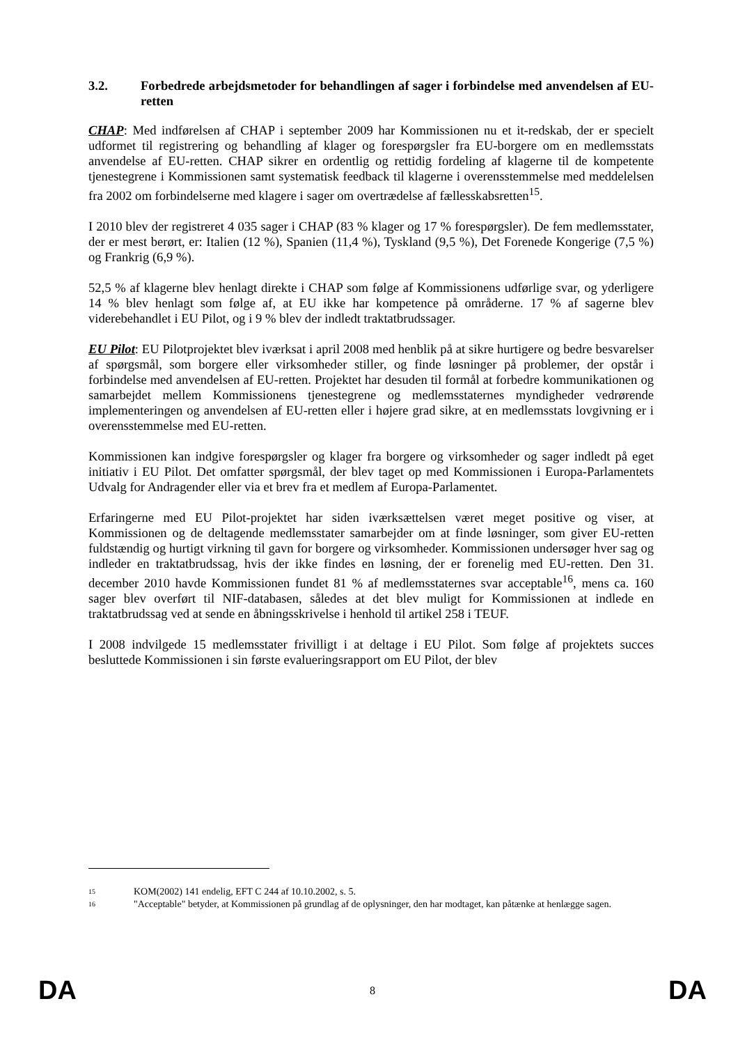3.2. Forbedrede arbejdsmetoder for behandlingen af sager i forbindelse med anvendelsen af EU-retten
CHAP: Med indførelsen af CHAP i september 2009 har Kommissionen nu et it-redskab, der er specielt udformet til registrering og behandling af klager og forespørgsler fra EU-borgere om en medlemsstats anvendelse af EU-retten. CHAP sikrer en ordentlig og rettidig fordeling af klagerne til de kompetente tjenestegrene i Kommissionen samt systematisk feedback til klagerne i overensstemmelse med meddelelsen fra 2002 om forbindelserne med klagere i sager om overtrædelse af fællesskabsretten<sup>15</sup>.
I 2010 blev der registreret 4 035 sager i CHAP (83 % klager og 17 % forespørgsler). De fem medlemsstater, der er mest berørt, er: Italien (12 %), Spanien (11,4 %), Tyskland (9,5 %), Det Forenede Kongerige (7,5 %) og Frankrig (6,9 %).
52,5 % af klagerne blev henlagt direkte i CHAP som følge af Kommissionens udførlige svar, og yderligere 14 % blev henlagt som følge af, at EU ikke har kompetence på områderne. 17 % af sagerne blev viderebehandlet i EU Pilot, og i 9 % blev der indledt traktatbrudssager.
EU Pilot: EU Pilotprojektet blev iværksat i april 2008 med henblik på at sikre hurtigere og bedre besvarelser af spørgsmål, som borgere eller virksomheder stiller, og finde løsninger på problemer, der opstår i forbindelse med anvendelsen af EU-retten. Projektet har desuden til formål at forbedre kommunikationen og samarbejdet mellem Kommissionens tjenestegrene og medlemsstaternes myndigheder vedrørende implementeringen og anvendelsen af EU-retten eller i højere grad sikre, at en medlemsstats lovgivning er i overensstemmelse med EU-retten.
Kommissionen kan indgive forespørgsler og klager fra borgere og virksomheder og sager indledt på eget initiativ i EU Pilot. Det omfatter spørgsmål, der blev taget op med Kommissionen i Europa-Parlamentets Udvalg for Andragender eller via et brev fra et medlem af Europa-Parlamentet.
Erfaringerne med EU Pilot-projektet har siden iværksættelsen været meget positive og viser, at Kommissionen og de deltagende medlemsstater samarbejder om at finde løsninger, som giver EU-retten fuldstændig og hurtigt virkning til gavn for borgere og virksomheder. Kommissionen undersøger hver sag og indleder en traktatbrudssag, hvis der ikke findes en løsning, der er forenelig med EU-retten. Den 31. december 2010 havde Kommissionen fundet 81 % af medlemsstaternes svar acceptable<sup>16</sup>, mens ca. 160 sager blev overført til NIF-databasen, således at det blev muligt for Kommissionen at indlede en traktatbrudssag ved at sende en åbningsskrivelse i henhold til artikel 258 i TEUF.
I 2008 indvilgede 15 medlemsstater frivilligt i at deltage i EU Pilot. Som følge af projektets succes besluttede Kommissionen i sin første evalueringsrapport om EU Pilot, der blev
15 KOM(2002) 141 endelig, EFT C 244 af 10.10.2002, s. 5.
16 "Acceptable" betyder, at Kommissionen på grundlag af de oplysninger, den har modtaget, kan påtænke at henlægge sagen.
DA 8 DA